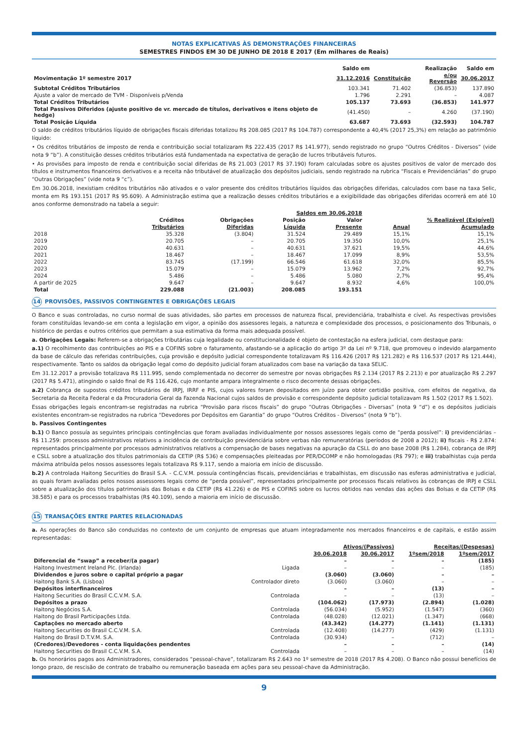NOTAS EXPLICATIVAS ÀS DEMONSTRAÇÕES FINANCEIRAS
SEMESTRES FINDOS EM 30 DE JUNHO DE 2018 E 2017 (Em milhares de Reais)
| | Saldo em | | Realização | Saldo em |
| --- | --- | --- | --- | --- |
| Movimentação 1º semestre 2017 | 31.12.2016 | Constituição | e/ou Reversão | 30.06.2017 |
| Subtotal Créditos Tributários | 103.341 | 71.402 | (36.853) | 137.890 |
| Ajuste a valor de mercado de TVM - Disponíveis p/Venda | 1.796 | 2.291 | – | 4.087 |
| Total Créditos Tributários | 105.137 | 73.693 | (36.853) | 141.977 |
| Total Passivos Diferidos (ajuste positivo de vr. mercado de títulos, derivativos e itens objeto de hedge) | (41.450) | – | 4.260 | (37.190) |
| Total Posição Líquida | 63.687 | 73.693 | (32.593) | 104.787 |
O saldo de créditos tributários líquido de obrigações fiscais diferidas totalizou R$ 208.085 (2017 R$ 104.787) correspondente a 40,4% (2017 25,3%) em relação ao patrimônio líquido:
• Os créditos tributários de imposto de renda e contribuição social totalizaram R$ 222.435 (2017 R$ 141.977), sendo registrado no grupo “Outros Créditos - Diversos” (vide nota 9 “b”). A constituição desses créditos tributários está fundamentada na expectativa de geração de lucros tributáveis futuros.
• As provisões para imposto de renda e contribuição social diferidas de R$ 21.003 (2017 R$ 37.190) foram calculadas sobre os ajustes positivos de valor de mercado dos títulos e instrumentos financeiros derivativos e a receita não tributável de atualização dos depósitos judiciais, sendo registrado na rubrica “Fiscais e Previdenciárias” do grupo “Outras Obrigações” (vide nota 9 “c”).
Em 30.06.2018, inexistiam créditos tributários não ativados e o valor presente dos créditos tributários líquidos das obrigações diferidas, calculados com base na taxa Selic, monta em R$ 193.151 (2017 R$ 95.609). A Administração estima que a realização desses créditos tributários e a exigibilidade das obrigações diferidas ocorrerá em até 10 anos conforme demonstrado na tabela a seguir:
| | Saldos em 30.06.2018 | | | | | |
| --- | --- | --- | --- | --- | --- | --- |
| | Créditos | Obrigações | Posição | Valor | % Realizável (Exigível) | |
| | Tributários | Diferidas | Líquida | Presente | Anual | Acumulado |
| 2018 | 35.328 | (3.804) | 31.524 | 29.489 | 15,1% | 15,1% |
| 2019 | 20.705 | – | 20.705 | 19.350 | 10,0% | 25,1% |
| 2020 | 40.631 | – | 40.631 | 37.621 | 19,5% | 44,6% |
| 2021 | 18.467 | – | 18.467 | 17.099 | 8,9% | 53,5% |
| 2022 | 83.745 | (17.199) | 66.546 | 61.618 | 32,0% | 85,5% |
| 2023 | 15.079 | – | 15.079 | 13.962 | 7,2% | 92,7% |
| 2024 | 5.486 | – | 5.486 | 5.080 | 2,7% | 95,4% |
| A partir de 2025 | 9.647 | – | 9.647 | 8.932 | 4,6% | 100,0% |
| Total | 229.088 | (21.003) | 208.085 | 193.151 | | |
14 PROVISÕES, PASSIVOS CONTINGENTES E OBRIGAÇÕES LEGAIS
O Banco e suas controladas, no curso normal de suas atividades, são partes em processos de natureza fiscal, previdenciária, trabalhista e cível. As respectivas provisões foram constituídas levando-se em conta a legislação em vigor, a opinião dos assessores legais, a natureza e complexidade dos processos, o posicionamento dos Tribunais, o histórico de perdas e outros critérios que permitam a sua estimativa da forma mais adequada possível.
a. Obrigações Legais: Referem-se a obrigações tributárias cuja legalidade ou constitucionalidade é objeto de contestação na esfera judicial, com destaque para:
a.1) O recolhimento das contribuições ao PIS e a COFINS sobre o faturamento, afastando-se a aplicação do artigo 3º da Lei nº 9.718, que promoveu o indevido alargamento da base de cálculo das referidas contribuições, cuja provisão e depósito judicial correspondente totalizavam R$ 116.426 (2017 R$ 121.282) e R$ 116.537 (2017 R$ 121.444), respectivamente. Tanto os saldos da obrigação legal como do depósito judicial foram atualizados com base na variação da taxa SELIC.
Em 31.12.2017 a provisão totalizava R$ 111.995, sendo complementada no decorrer do semestre por novas obrigações R$ 2.134 (2017 R$ 2.213) e por atualização R$ 2.297 (2017 R$ 5.471), atingindo o saldo final de R$ 116.426, cujo montante ampara integralmente o risco decorrente dessas obrigações.
a.2) Cobrança de supostos créditos tributários de IRPJ, IRRF e PIS, cujos valores foram depositados em juízo para obter certidão positiva, com efeitos de negativa, da Secretaria da Receita Federal e da Procuradoria Geral da Fazenda Nacional cujos saldos de provisão e correspondente depósito judicial totalizavam R$ 1.502 (2017 R$ 1.502).
Essas obrigações legais encontram-se registradas na rubrica “Provisão para riscos fiscais” do grupo “Outras Obrigações - Diversas” (nota 9 “d”) e os depósitos judiciais existentes encontram-se registrados na rubrica “Devedores por Depósitos em Garantia” do grupo “Outros Créditos - Diversos” (nota 9 “b”).
b. Passivos Contingentes
b.1) O Banco possuía as seguintes principais contingências que foram avaliadas individualmente por nossos assessores legais como de “perda possível”: i) previdenciárias – R$ 11.259: processos administrativos relativos a incidência de contribuição previdenciária sobre verbas não remuneratórias (períodos de 2008 a 2012); ii) fiscais - R$ 2.874: representados principalmente por processos administrativos relativos a compensação de bases negativas na apuração da CSLL do ano base 2008 (R$ 1.284), cobrança de IRPJ e CSLL sobre a atualização dos títulos patrimoniais da CETIP (R$ 536) e compensações pleiteadas por PER/DCOMP e não homologadas (R$ 797); e iii) trabalhistas cuja perda máxima atribuída pelos nossos assessores legais totalizava R$ 9.117, sendo a maioria em início de discussão.
b.2) A controlada Haitong Securities do Brasil S.A. - C.C.V.M. possuía contingências fiscais, previdenciárias e trabalhistas, em discussão nas esferas administrativa e judicial, as quais foram avaliadas pelos nossos assessores legais como de “perda possível”, representados principalmente por processos fiscais relativos às cobranças de IRPJ e CSLL sobre a atualização dos títulos patrimoniais das Bolsas e da CETIP (R$ 41.226) e de PIS e COFINS sobre os lucros obtidos nas vendas das ações das Bolsas e da CETIP (R$ 38.585) e para os processos trabalhistas (R$ 40.109), sendo a maioria em início de discussão.
15 TRANSAÇÕES ENTRE PARTES RELACIONADAS
a. As operações do Banco são conduzidas no contexto de um conjunto de empresas que atuam integradamente nos mercados financeiros e de capitais, e estão assim representadas:
| | | Ativos/(Passivos) | | Receitas/(Despesas) | |
| --- | --- | --- | --- | --- | --- |
| | | 30.06.2018 | 30.06.2017 | 1ºsem/2018 | 1ºsem/2017 |
| Diferencial de “swap” a receber/(a pagar) | | – | – | – | (185) |
| Haitong Investment Ireland Plc. (Irlanda) | Ligada | – | – | – | (185) |
| Dividendos e juros sobre o capital próprio a pagar | | (3.060) | (3.060) | – | – |
| Haitong Bank S.A. (Lisboa) | Controlador direto | (3.060) | (3.060) | – | – |
| Depósitos interfinanceiros | | – | – | (13) | – |
| Haitong Securities do Brasil C.C.V.M. S.A. | Controlada | – | – | (13) | – |
| Depósitos a prazo | | (104.062) | (17.973) | (2.894) | (1.028) |
| Haitong Negócios S.A. | Controlada | (56.034) | (5.952) | (1.547) | (360) |
| Haitong do Brasil Participações Ltda. | Controlada | (48.028) | (12.021) | (1.347) | (668) |
| Captações no mercado aberto | | (43.342) | (14.277) | (1.141) | (1.131) |
| Haitong Securities do Brasil C.C.V.M. S.A. | Controlada | (12.408) | (14.277) | (429) | (1.131) |
| Haitong do Brasil D.T.V.M. S.A. | Controlada | (30.934) | – | (712) | – |
| (Credores)/Devedores - conta liquidações pendentes | | – | – | – | (14) |
| Haitong Securities do Brasil C.C.V.M. S.A. | Controlada | – | – | – | (14) |
b. Os honorários pagos aos Administradores, considerados “pessoal-chave”, totalizaram R$ 2.643 no 1º semestre de 2018 (2017 R$ 4.208). O Banco não possui benefícios de longo prazo, de rescisão de contrato de trabalho ou remuneração baseada em ações para seu pessoal-chave da Administração.
9